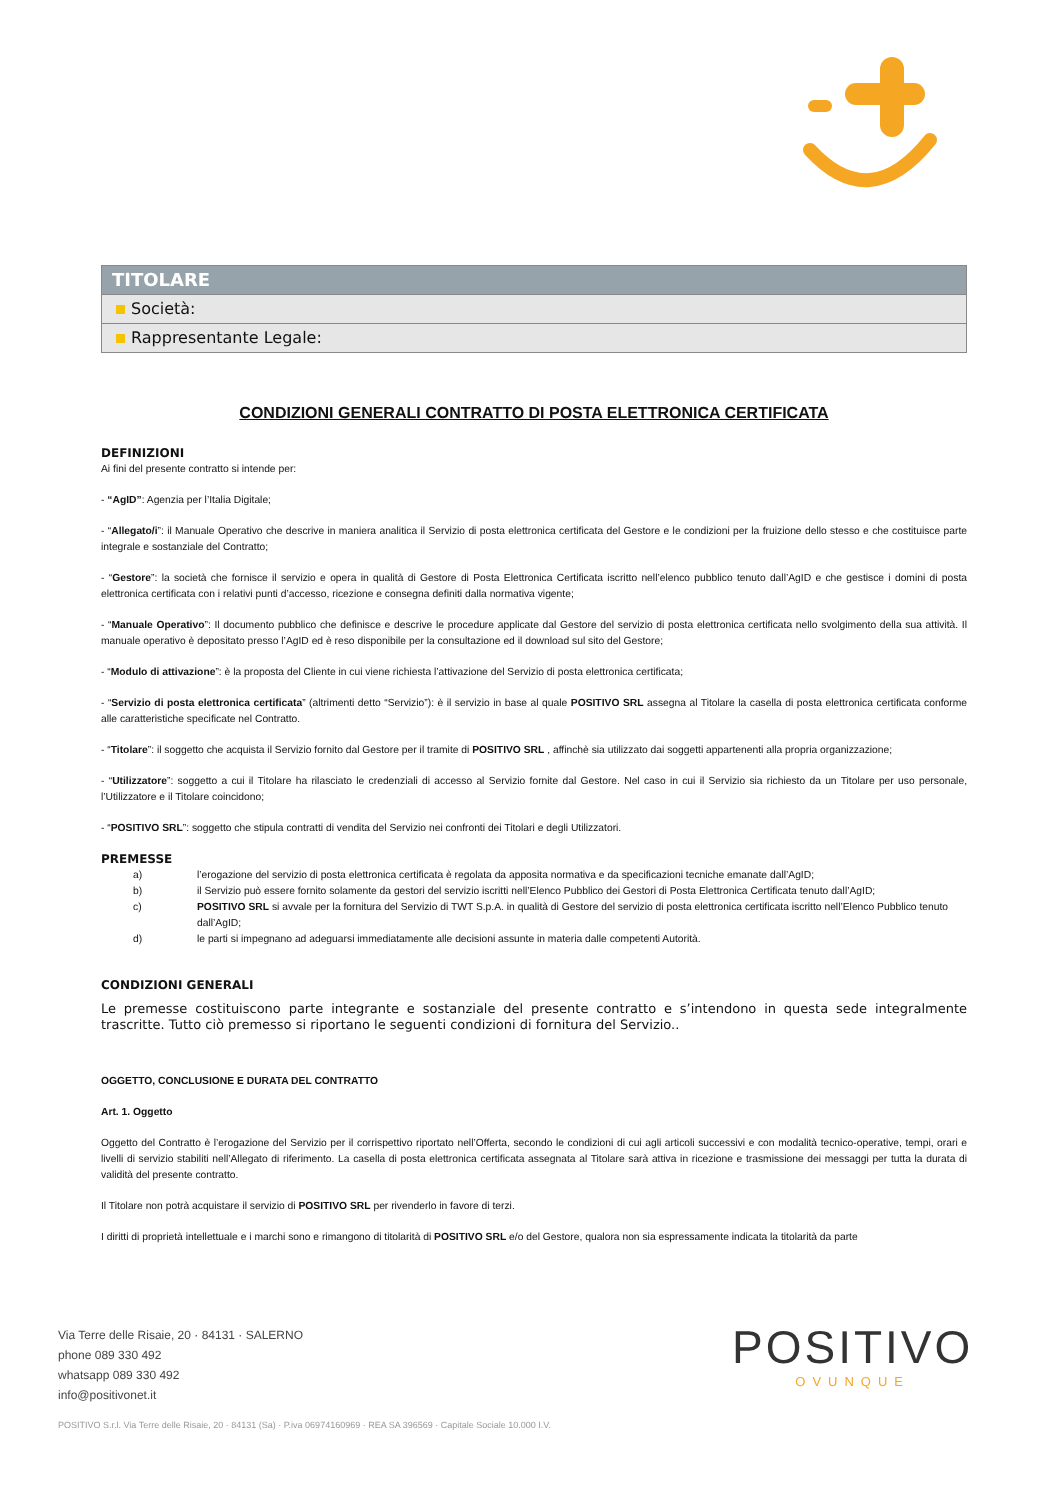| TITOLARE |
| --- |
| Società: |
| Rappresentante Legale: |
CONDIZIONI GENERALI CONTRATTO DI POSTA ELETTRONICA CERTIFICATA
DEFINIZIONI
Ai fini del presente contratto si intende per:
- “AgID”: Agenzia per l’Italia Digitale;
- “Allegato/i”: il Manuale Operativo che descrive in maniera analitica il Servizio di posta elettronica certificata del Gestore e le condizioni per la fruizione dello stesso e che costituisce parte integrale e sostanziale del Contratto;
- “Gestore”: la società che fornisce il servizio e opera in qualità di Gestore di Posta Elettronica Certificata iscritto nell’elenco pubblico tenuto dall’AgID e che gestisce i domini di posta elettronica certificata con i relativi punti d’accesso, ricezione e consegna definiti dalla normativa vigente;
- “Manuale Operativo”: Il documento pubblico che definisce e descrive le procedure applicate dal Gestore del servizio di posta elettronica certificata nello svolgimento della sua attività. Il manuale operativo è depositato presso l’AgID ed è reso disponibile per la consultazione ed il download sul sito del Gestore;
- “Modulo di attivazione”: è la proposta del Cliente in cui viene richiesta l’attivazione del Servizio di posta elettronica certificata;
- “Servizio di posta elettronica certificata” (altrimenti detto “Servizio”): è il servizio in base al quale POSITIVO SRL assegna al Titolare la casella di posta elettronica certificata conforme alle caratteristiche specificate nel Contratto.
- “Titolare”: il soggetto che acquista il Servizio fornito dal Gestore per il tramite di POSITIVO SRL , affinchè sia utilizzato dai soggetti appartenenti alla propria organizzazione;
- “Utilizzatore”: soggetto a cui il Titolare ha rilasciato le credenziali di accesso al Servizio fornite dal Gestore. Nel caso in cui il Servizio sia richiesto da un Titolare per uso personale, l’Utilizzatore e il Titolare coincidono;
- “POSITIVO SRL”: soggetto che stipula contratti di vendita del Servizio nei confronti dei Titolari e degli Utilizzatori.
PREMESSE
a) l’erogazione del servizio di posta elettronica certificata è regolata da apposita normativa e da specificazioni tecniche emanate dall’AgID;
b) il Servizio può essere fornito solamente da gestori del servizio iscritti nell’Elenco Pubblico dei Gestori di Posta Elettronica Certificata tenuto dall’AgID;
c) POSITIVO SRL si avvale per la fornitura del Servizio di TWT S.p.A. in qualità di Gestore del servizio di posta elettronica certificata iscritto nell’Elenco Pubblico tenuto dall’AgID;
d) le parti si impegnano ad adeguarsi immediatamente alle decisioni assunte in materia dalle competenti Autorità.
CONDIZIONI GENERALI
Le premesse costituiscono parte integrante e sostanziale del presente contratto e s’intendono in questa sede integralmente trascritte. Tutto ciò premesso si riportano le seguenti condizioni di fornitura del Servizio..
OGGETTO, CONCLUSIONE E DURATA DEL CONTRATTO
Art. 1. Oggetto
Oggetto del Contratto è l’erogazione del Servizio per il corrispettivo riportato nell’Offerta, secondo le condizioni di cui agli articoli successivi e con modalità tecnico-operative, tempi, orari e livelli di servizio stabiliti nell’Allegato di riferimento. La casella di posta elettronica certificata assegnata al Titolare sarà attiva in ricezione e trasmissione dei messaggi per tutta la durata di validità del presente contratto.
Il Titolare non potrà acquistare il servizio di POSITIVO SRL per rivenderlo in favore di terzi.
I diritti di proprietà intellettuale e i marchi sono e rimangono di titolarità di POSITIVO SRL e/o del Gestore, qualora non sia espressamente indicata la titolarità da parte
Via Terre delle Risaie, 20 · 84131 · SALERNO
phone 089 330 492
whatsapp 089 330 492
info@positivonet.it
POSITIVO
OVUNQUE
POSITIVO S.r.l. Via Terre delle Risaie, 20 · 84131 (Sa) · P.iva 06974160969 · REA SA 396569 · Capitale Sociale 10.000 I.V.